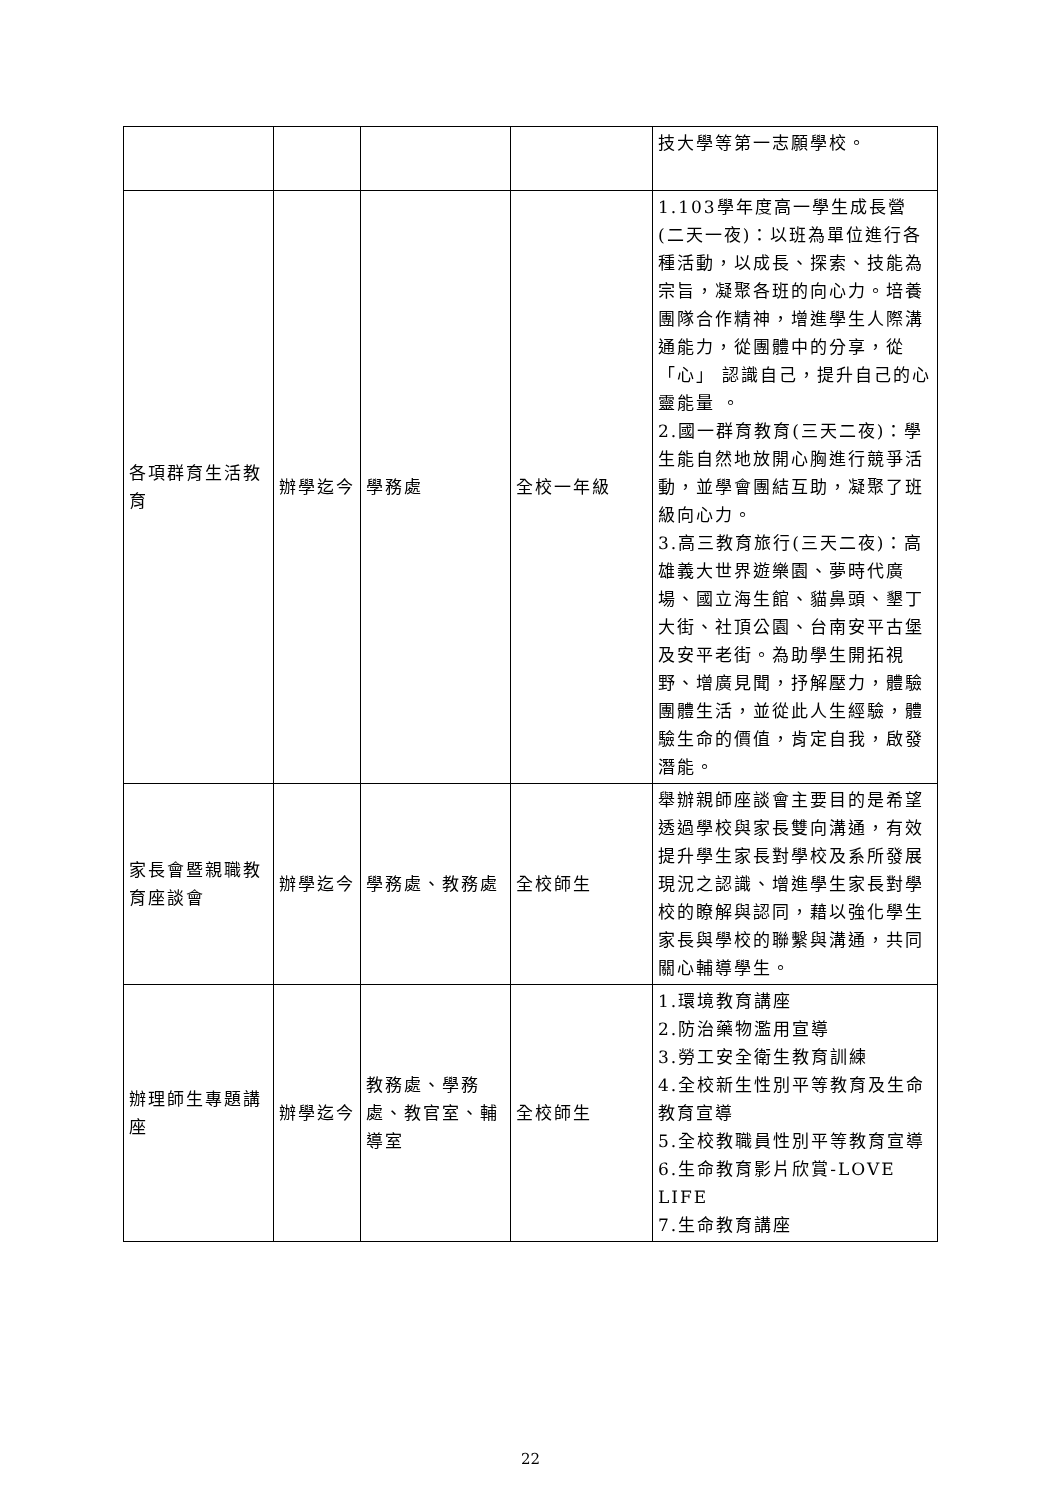| | | | | 技大學等第一志願學校。 |
| 各項群育生活教育 | 辦學迄今 | 學務處 | 全校一年級 | 1.103學年度高一學生成長營(二天一夜)：以班為單位進行各種活動，以成長、探索、技能為宗旨，凝聚各班的向心力。培養團隊合作精神，增進學生人際溝通能力，從團體中的分享，從「心」 認識自己，提升自己的心靈能量 。 2.國一群育教育(三天二夜)：學生能自然地放開心胸進行競爭活動，並學會團結互助，凝聚了班級向心力。 3.高三教育旅行(三天二夜)：高雄義大世界遊樂園、夢時代廣場、國立海生館、貓鼻頭、墾丁大街、社頂公園、台南安平古堡及安平老街。為助學生開拓視野、增廣見聞，抒解壓力，體驗團體生活，並從此人生經驗，體驗生命的價值，肯定自我，啟發潛能。 |
| 家長會暨親職教育座談會 | 辦學迄今 | 學務處、教務處 | 全校師生 | 舉辦親師座談會主要目的是希望透過學校與家長雙向溝通，有效提升學生家長對學校及系所發展現況之認識、增進學生家長對學校的瞭解與認同，藉以強化學生家長與學校的聯繫與溝通，共同關心輔導學生。 |
| 辦理師生專題講座 | 辦學迄今 | 教務處、學務處、教官室、輔導室 | 全校師生 | 1.環境教育講座 2.防治藥物濫用宣導 3.勞工安全衛生教育訓練 4.全校新生性別平等教育及生命教育宣導 5.全校教職員性別平等教育宣導 6.生命教育影片欣賞-LOVE LIFE 7.生命教育講座 |
22